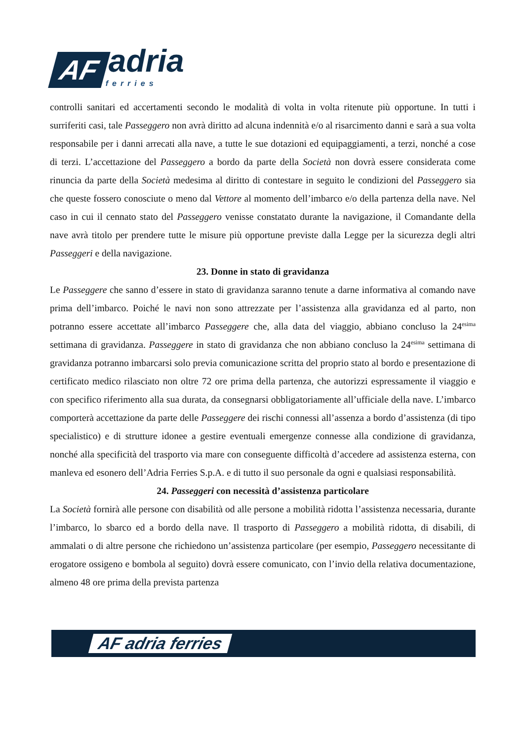AF
adria
ferries
controlli sanitari ed accertamenti secondo le modalità di volta in volta ritenute più opportune. In tutti i surriferiti casi, tale Passeggero non avrà diritto ad alcuna indennità e/o al risarcimento danni e sarà a sua volta responsabile per i danni arrecati alla nave, a tutte le sue dotazioni ed equipaggiamenti, a terzi, nonché a cose di terzi. L’accettazione del Passeggero a bordo da parte della Società non dovrà essere considerata come rinuncia da parte della Società medesima al diritto di contestare in seguito le condizioni del Passeggero sia che queste fossero conosciute o meno dal Vettore al momento dell’imbarco e/o della partenza della nave. Nel caso in cui il cennato stato del Passeggero venisse constatato durante la navigazione, il Comandante della nave avrà titolo per prendere tutte le misure più opportune previste dalla Legge per la sicurezza degli altri Passeggeri e della navigazione.
23. Donne in stato di gravidanza
Le Passeggere che sanno d’essere in stato di gravidanza saranno tenute a darne informativa al comando nave prima dell’imbarco. Poiché le navi non sono attrezzate per l’assistenza alla gravidanza ed al parto, non potranno essere accettate all’imbarco Passeggere che, alla data del viaggio, abbiano concluso la 24<sup>esima</sup> settimana di gravidanza. Passeggere in stato di gravidanza che non abbiano concluso la 24<sup>esima</sup> settimana di gravidanza potranno imbarcarsi solo previa comunicazione scritta del proprio stato al bordo e presentazione di certificato medico rilasciato non oltre 72 ore prima della partenza, che autorizzi espressamente il viaggio e con specifico riferimento alla sua durata, da consegnarsi obbligatoriamente all’ufficiale della nave. L’imbarco comporterà accettazione da parte delle Passeggere dei rischi connessi all’assenza a bordo d’assistenza (di tipo specialistico) e di strutture idonee a gestire eventuali emergenze connesse alla condizione di gravidanza, nonché alla specificità del trasporto via mare con conseguente difficoltà d’accedere ad assistenza esterna, con manleva ed esonero dell’Adria Ferries S.p.A. e di tutto il suo personale da ogni e qualsiasi responsabilità.
24. Passeggeri con necessità d’assistenza particolare
La Società fornirà alle persone con disabilità od alle persone a mobilità ridotta l’assistenza necessaria, durante l’imbarco, lo sbarco ed a bordo della nave. Il trasporto di Passeggero a mobilità ridotta, di disabili, di ammalati o di altre persone che richiedono un’assistenza particolare (per esempio, Passeggero necessitante di erogatore ossigeno e bombola al seguito) dovrà essere comunicato, con l’invio della relativa documentazione, almeno 48 ore prima della prevista partenza
AF adria ferries